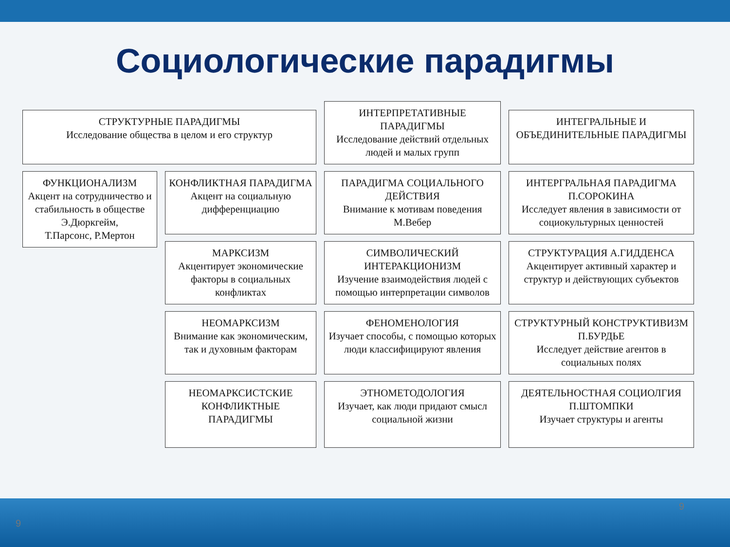Социологические парадигмы
СТРУКТУРНЫЕ ПАРАДИГМЫ
Исследование общества в целом и его структур
ИНТЕРПРЕТАТИВНЫЕ ПАРАДИГМЫ
Исследование действий отдельных людей и малых групп
ИНТЕГРАЛЬНЫЕ И ОБЪЕДИНИТЕЛЬНЫЕ ПАРАДИГМЫ
ФУНКЦИОНАЛИЗМ
Акцент на сотрудничество и стабильность в обществе
Э.Дюркгейм,
Т.Парсонс, Р.Мертон
КОНФЛИКТНАЯ ПАРАДИГМА
Акцент на социальную дифференциацию
ПАРАДИГМА СОЦИАЛЬНОГО ДЕЙСТВИЯ
Внимание к мотивам поведения
М.Вебер
ИНТЕРГРАЛЬНАЯ ПАРАДИГМА П.СОРОКИНА
Исследует явления в зависимости от социокультурных ценностей
МАРКСИЗМ
Акцентирует экономические факторы в социальных конфликтах
СИМВОЛИЧЕСКИЙ ИНТЕРАКЦИОНИЗМ
Изучение взаимодействия людей с помощью интерпретации символов
СТРУКТУРАЦИЯ А.ГИДДЕНСА
Акцентирует активный характер и структур и действующих субъектов
НЕОМАРКСИЗМ
Внимание как экономическим, так и духовным факторам
ФЕНОМЕНОЛОГИЯ
Изучает способы, с помощью которых люди классифицируют явления
СТРУКТУРНЫЙ КОНСТРУКТИВИЗМ П.БУРДЬЕ
Исследует действие агентов в социальных полях
НЕОМАРКСИСТСКИЕ КОНФЛИКТНЫЕ ПАРАДИГМЫ
ЭТНОМЕТОДОЛОГИЯ
Изучает, как люди придают смысл социальной жизни
ДЕЯТЕЛЬНОСТНАЯ СОЦИОЛГИЯ П.ШТОМПКИ
Изучает структуры и агенты
9
9